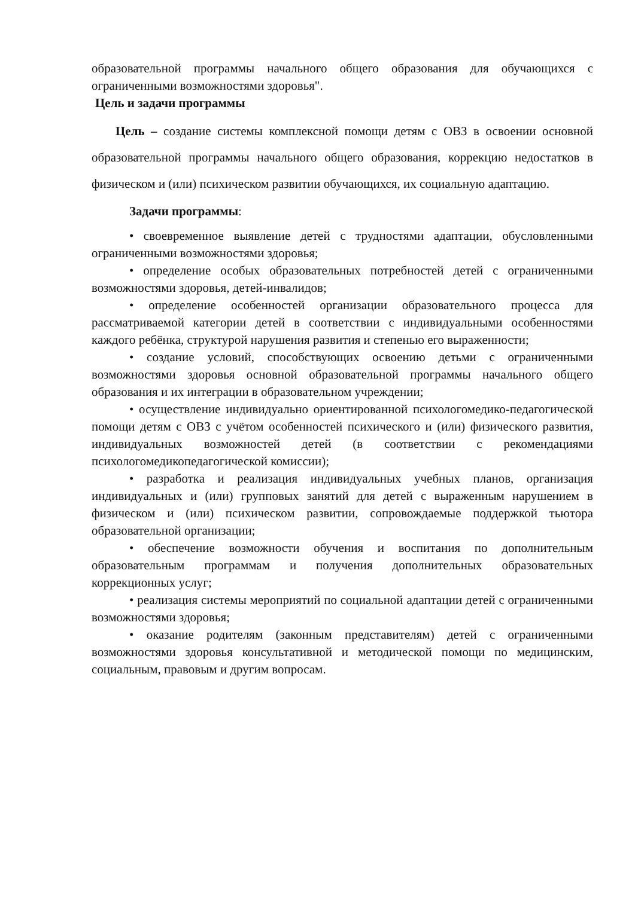образовательной программы начального общего образования для обучающихся с ограниченными возможностями здоровья".
Цель и задачи программы
Цель – создание системы комплексной помощи детям с ОВЗ в освоении основной образовательной программы начального общего образования, коррекцию недостатков в физическом и (или) психическом развитии обучающихся, их социальную адаптацию.
Задачи программы:
• своевременное выявление детей с трудностями адаптации, обусловленными ограниченными возможностями здоровья;
• определение особых образовательных потребностей детей с ограниченными возможностями здоровья, детей-инвалидов;
• определение особенностей организации образовательного процесса для рассматриваемой категории детей в соответствии с индивидуальными особенностями каждого ребёнка, структурой нарушения развития и степенью его выраженности;
• создание условий, способствующих освоению детьми с ограниченными возможностями здоровья основной образовательной программы начального общего образования и их интеграции в образовательном учреждении;
• осуществление индивидуально ориентированной психологомедико-педагогической помощи детям с ОВЗ с учётом особенностей психического и (или) физического развития, индивидуальных возможностей детей (в соответствии с рекомендациями психологомедикопедагогической комиссии);
• разработка и реализация индивидуальных учебных планов, организация индивидуальных и (или) групповых занятий для детей с выраженным нарушением в физическом и (или) психическом развитии, сопровождаемые поддержкой тьютора образовательной организации;
• обеспечение возможности обучения и воспитания по дополнительным образовательным программам и получения дополнительных образовательных коррекционных услуг;
• реализация системы мероприятий по социальной адаптации детей с ограниченными возможностями здоровья;
• оказание родителям (законным представителям) детей с ограниченными возможностями здоровья консультативной и методической помощи по медицинским, социальным, правовым и другим вопросам.